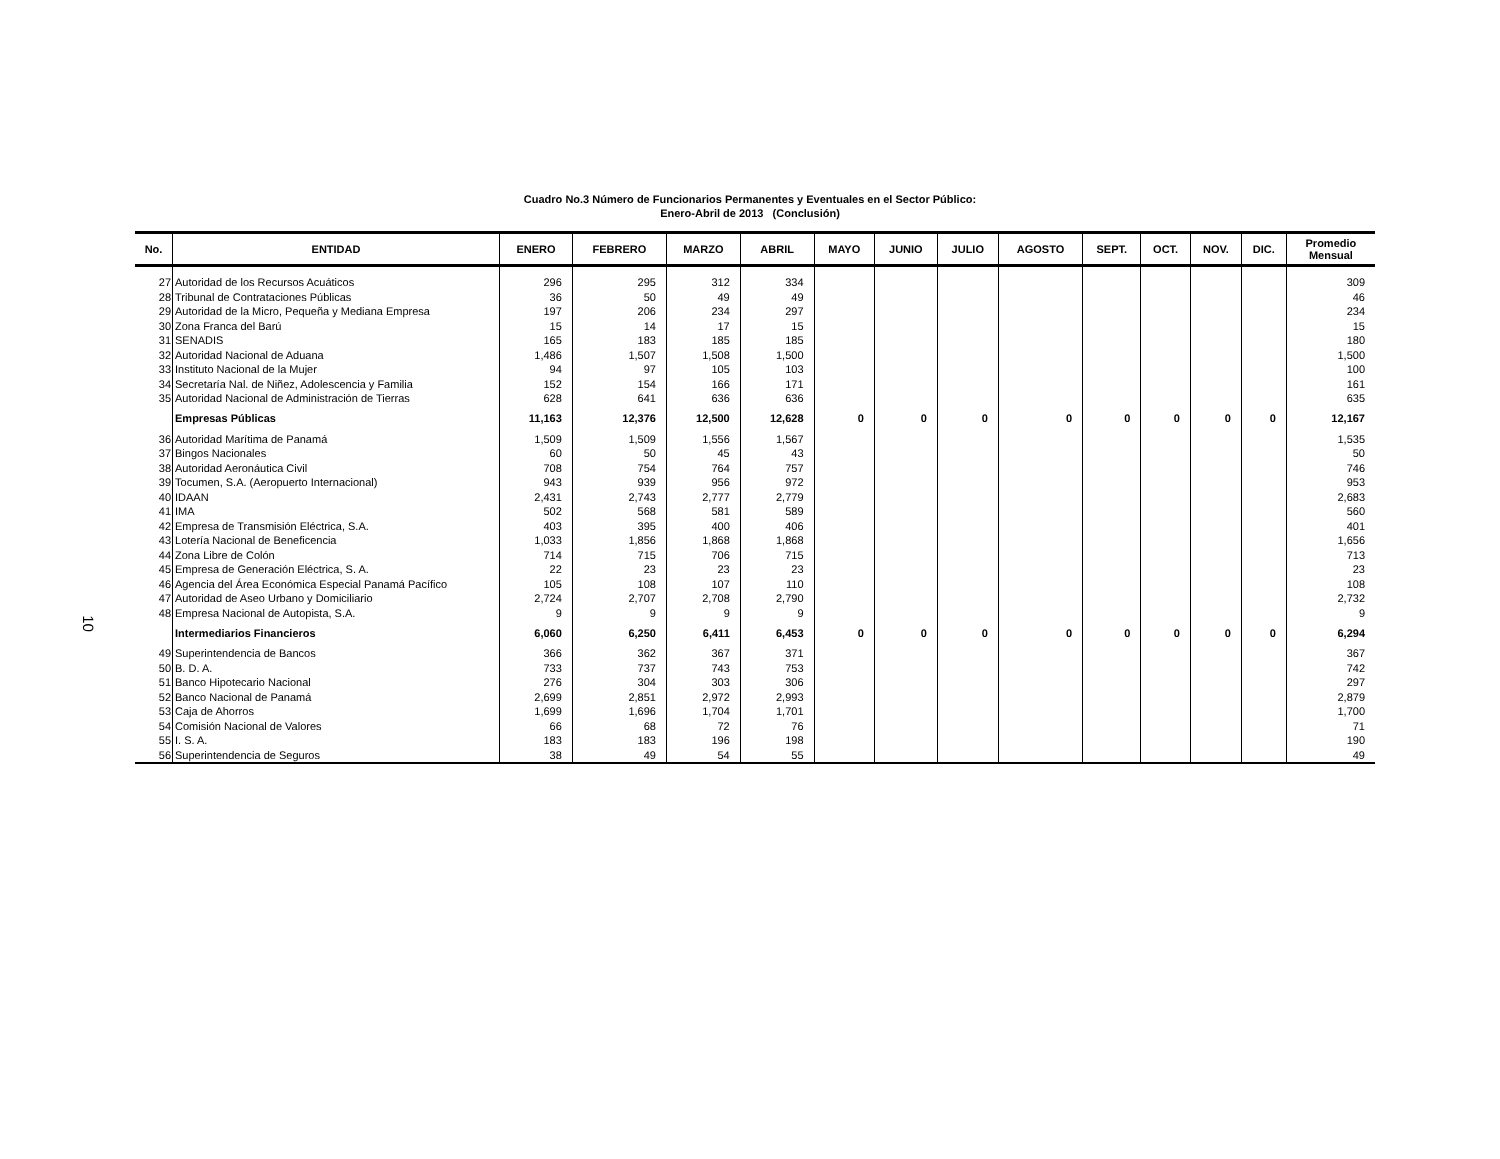10
Cuadro No.3 Número de Funcionarios Permanentes y Eventuales en el Sector Público:
Enero-Abril de 2013 (Conclusión)
| No. | ENTIDAD | ENERO | FEBRERO | MARZO | ABRIL | MAYO | JUNIO | JULIO | AGOSTO | SEPT. | OCT. | NOV. | DIC. | Promedio Mensual |
| --- | --- | --- | --- | --- | --- | --- | --- | --- | --- | --- | --- | --- | --- | --- |
| 27 | Autoridad de los Recursos Acuáticos | 296 | 295 | 312 | 334 | | | | | | | | | 309 |
| 28 | Tribunal de Contrataciones Públicas | 36 | 50 | 49 | 49 | | | | | | | | | 46 |
| 29 | Autoridad de la Micro, Pequeña y Mediana Empresa | 197 | 206 | 234 | 297 | | | | | | | | | 234 |
| 30 | Zona Franca del Barú | 15 | 14 | 17 | 15 | | | | | | | | | 15 |
| 31 | SENADIS | 165 | 183 | 185 | 185 | | | | | | | | | 180 |
| 32 | Autoridad Nacional de Aduana | 1,486 | 1,507 | 1,508 | 1,500 | | | | | | | | | 1,500 |
| 33 | Instituto Nacional de la Mujer | 94 | 97 | 105 | 103 | | | | | | | | | 100 |
| 34 | Secretaría Nal. de Niñez, Adolescencia y Familia | 152 | 154 | 166 | 171 | | | | | | | | | 161 |
| 35 | Autoridad Nacional de Administración de Tierras | 628 | 641 | 636 | 636 | | | | | | | | | 635 |
| | Empresas Públicas | 11,163 | 12,376 | 12,500 | 12,628 | 0 | 0 | 0 | 0 | 0 | 0 | 0 | 0 | 12,167 |
| 36 | Autoridad Marítima de Panamá | 1,509 | 1,509 | 1,556 | 1,567 | | | | | | | | | 1,535 |
| 37 | Bingos Nacionales | 60 | 50 | 45 | 43 | | | | | | | | | 50 |
| 38 | Autoridad Aeronáutica Civil | 708 | 754 | 764 | 757 | | | | | | | | | 746 |
| 39 | Tocumen, S.A. (Aeropuerto Internacional) | 943 | 939 | 956 | 972 | | | | | | | | | 953 |
| 40 | IDAAN | 2,431 | 2,743 | 2,777 | 2,779 | | | | | | | | | 2,683 |
| 41 | IMA | 502 | 568 | 581 | 589 | | | | | | | | | 560 |
| 42 | Empresa de Transmisión Eléctrica, S.A. | 403 | 395 | 400 | 406 | | | | | | | | | 401 |
| 43 | Lotería Nacional de Beneficencia | 1,033 | 1,856 | 1,868 | 1,868 | | | | | | | | | 1,656 |
| 44 | Zona Libre de Colón | 714 | 715 | 706 | 715 | | | | | | | | | 713 |
| 45 | Empresa de Generación Eléctrica, S. A. | 22 | 23 | 23 | 23 | | | | | | | | | 23 |
| 46 | Agencia del Área Económica Especial Panamá Pacífico | 105 | 108 | 107 | 110 | | | | | | | | | 108 |
| 47 | Autoridad de Aseo Urbano y Domiciliario | 2,724 | 2,707 | 2,708 | 2,790 | | | | | | | | | 2,732 |
| 48 | Empresa Nacional de Autopista, S.A. | 9 | 9 | 9 | 9 | | | | | | | | | 9 |
| | Intermediarios Financieros | 6,060 | 6,250 | 6,411 | 6,453 | 0 | 0 | 0 | 0 | 0 | 0 | 0 | 0 | 6,294 |
| 49 | Superintendencia de Bancos | 366 | 362 | 367 | 371 | | | | | | | | | 367 |
| 50 | B. D. A. | 733 | 737 | 743 | 753 | | | | | | | | | 742 |
| 51 | Banco Hipotecario Nacional | 276 | 304 | 303 | 306 | | | | | | | | | 297 |
| 52 | Banco Nacional de Panamá | 2,699 | 2,851 | 2,972 | 2,993 | | | | | | | | | 2,879 |
| 53 | Caja de Ahorros | 1,699 | 1,696 | 1,704 | 1,701 | | | | | | | | | 1,700 |
| 54 | Comisión Nacional de Valores | 66 | 68 | 72 | 76 | | | | | | | | | 71 |
| 55 | I. S. A. | 183 | 183 | 196 | 198 | | | | | | | | | 190 |
| 56 | Superintendencia de Seguros | 38 | 49 | 54 | 55 | | | | | | | | | 49 |